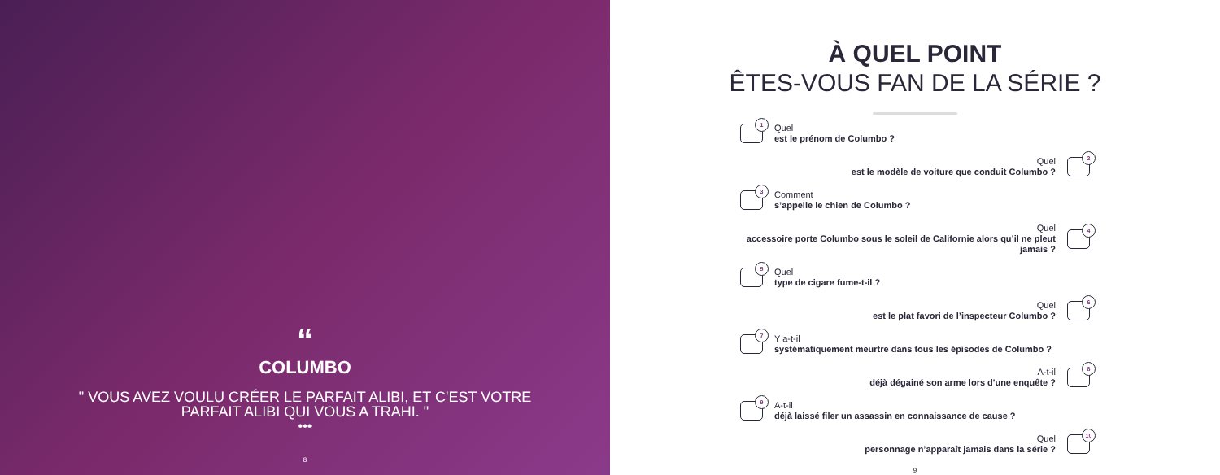“
COLUMBO
" VOUS AVEZ VOULU CRÉER LE PARFAIT ALIBI, ET C'EST VOTRE PARFAIT ALIBI QUI VOUS A TRAHI. "
•••
8
À QUEL POINT
ÊTES-VOUS FAN DE LA SÉRIE ?
1
Quel
est le prénom de Columbo ?
2
Quel
est le modèle de voiture que conduit Columbo ?
3
Comment
s’appelle le chien de Columbo ?
4
Quel
accessoire porte Columbo sous le soleil de Californie alors qu’il ne pleut jamais ?
5
Quel
type de cigare fume-t-il ?
6
Quel
est le plat favori de l’inspecteur Columbo ?
7
Y a-t-il
systématiquement meurtre dans tous les épisodes de Columbo ?
8
A-t-il
déjà dégainé son arme lors d'une enquête ?
9
A-t-il
déjà laissé filer un assassin en connaissance de cause ?
10
Quel
personnage n’apparaît jamais dans la série ?
9